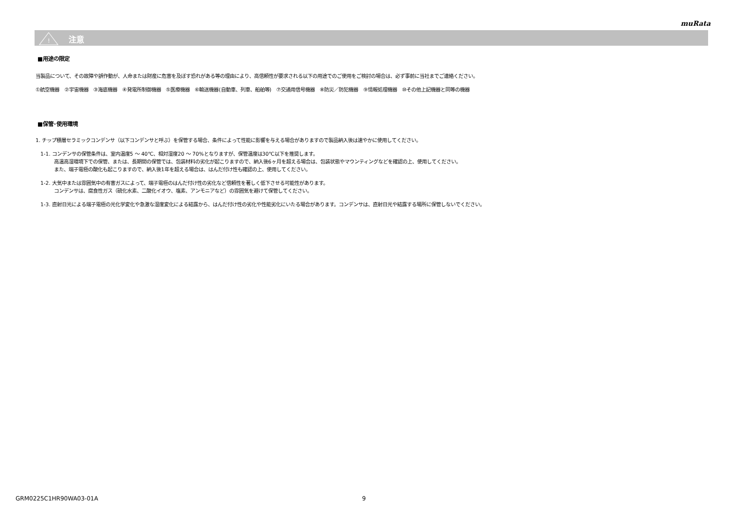muRata
!
注意
■用途の限定
当製品について、その故障や誤作動が、人命または財産に危害を及ぼす恐れがある等の理由により、高信頼性が要求される以下の用途でのご使用をご検討の場合は、必ず事前に当社までご連絡ください。
①航空機器　②宇宙機器　③海底機器　④発電所制御機器　⑤医療機器　⑥輸送機器(自動車、列車、船舶等)　⑦交通用信号機器　⑧防災／防犯機器　⑨情報処理機器　⑩その他上記機器と同等の機器
■保管･使用環境
1. チップ積層セラミックコンデンサ（以下コンデンサと呼ぶ）を保管する場合、条件によって性能に影響を与える場合がありますので製品納入後は速やかに使用してください。
1-1. コンデンサの保管条件は、室内温度5 ～ 40℃、相対湿度20 ～ 70%となりますが、保管温度は30℃以下を推奨します。
高温高湿環境下での保管、または、長期間の保管では、包装材料の劣化が起こりますので、納入後6ヶ月を超える場合は、包装状態やマウンティングなどを確認の上、使用してください。
また、端子電極の酸化も起こりますので、納入後1年を超える場合は、はんだ付け性も確認の上、使用してください。
1-2. 大気中または雰囲気中の有害ガスによって、端子電極のはんだ付け性の劣化など信頼性を著しく低下させる可能性があります。
コンデンサは、腐食性ガス（硫化水素、二酸化イオウ、塩素、アンモニアなど）の雰囲気を避けて保管してください。
1-3. 直射日光による端子電極の光化学変化や急激な湿度変化による結露から、はんだ付け性の劣化や性能劣化にいたる場合があります。コンデンサは、直射日光や結露する場所に保管しないでください。
GRM0225C1HR90WA03-01A 9